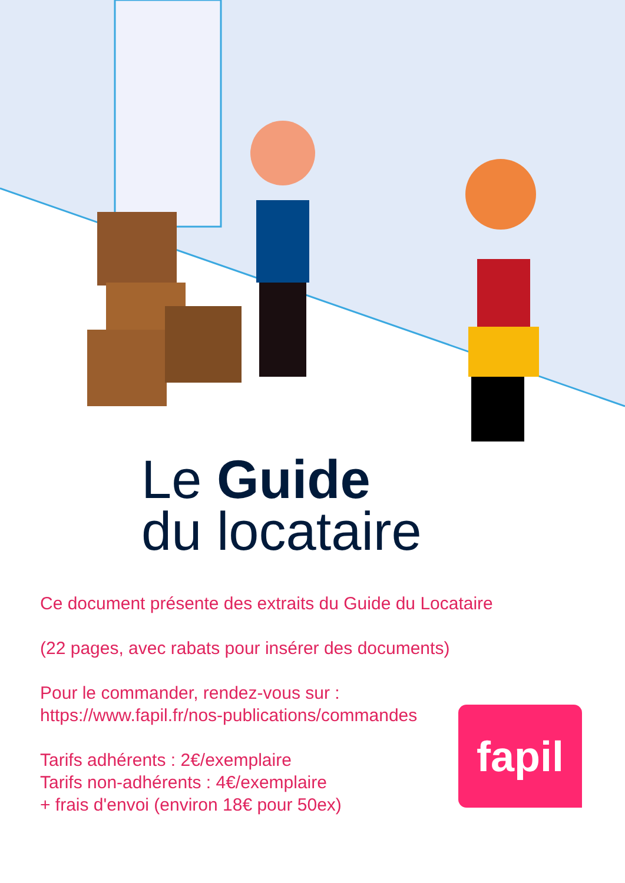Le Guide
du locataire
Ce document présente des extraits du Guide du Locataire
(22 pages, avec rabats pour insérer des documents)
Pour le commander, rendez-vous sur :
https://www.fapil.fr/nos-publications/commandes
Tarifs adhérents : 2€/exemplaire
Tarifs non-adhérents : 4€/exemplaire
+ frais d'envoi (environ 18€ pour 50ex)
fapil